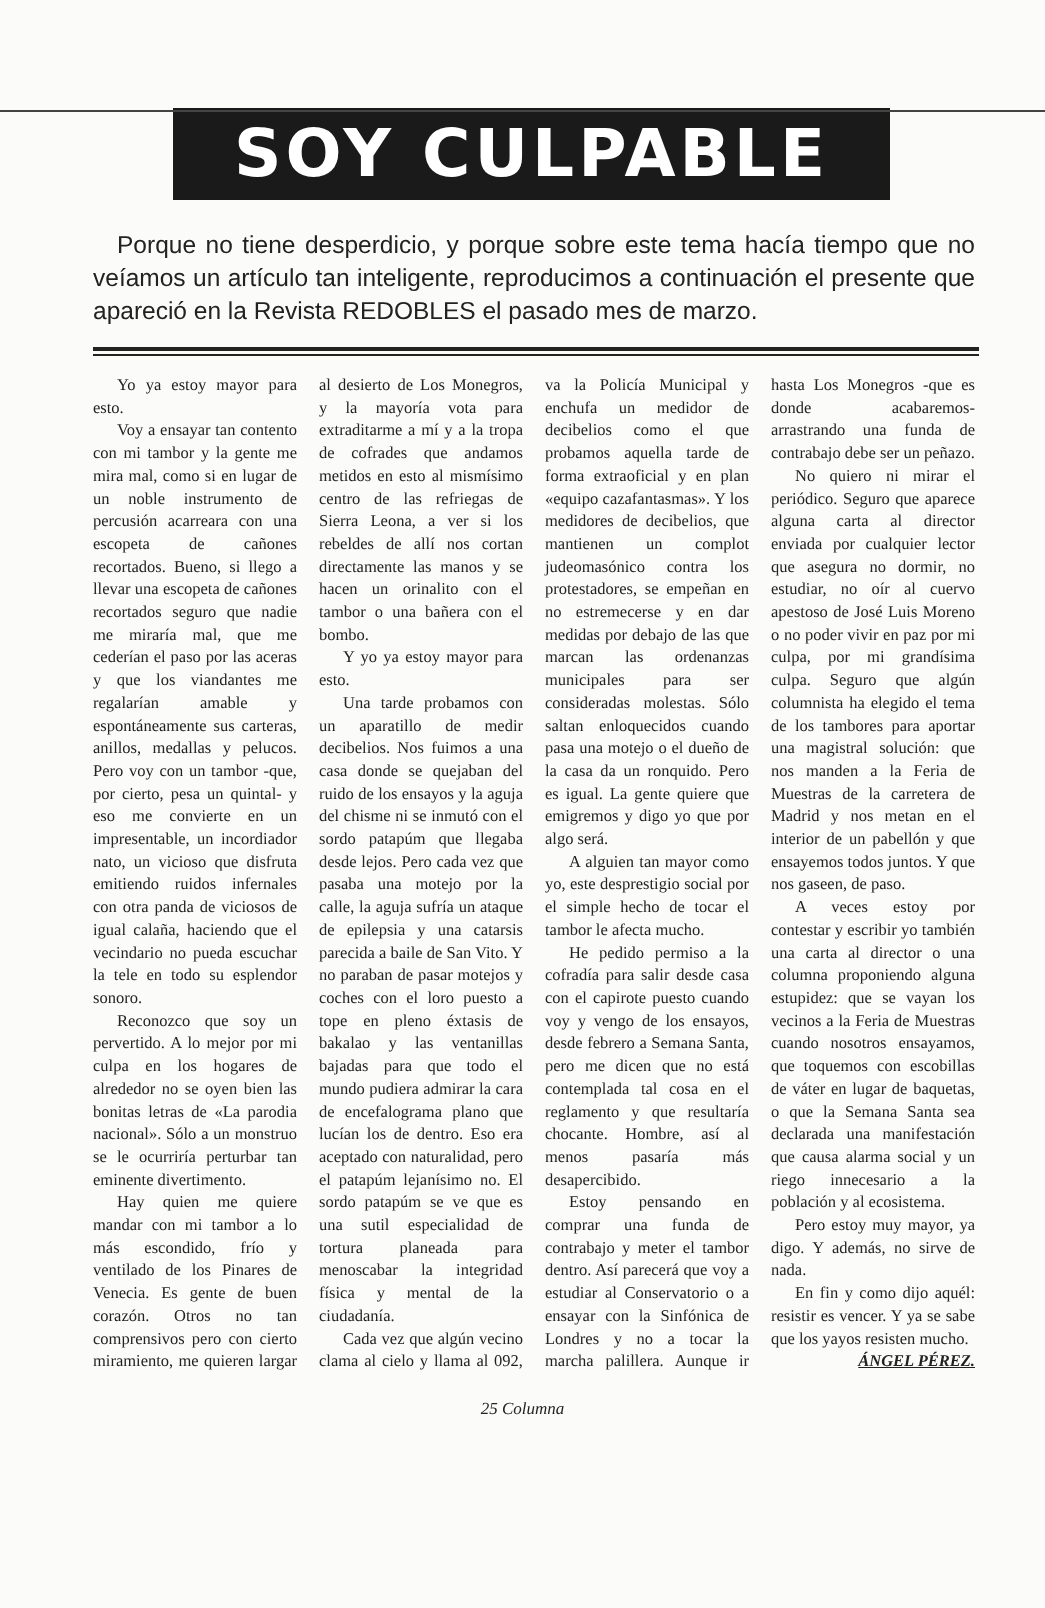SOY CULPABLE
Porque no tiene desperdicio, y porque sobre este tema hacía tiempo que no veíamos un artículo tan inteligente, reproducimos a continuación el presente que apareció en la Revista REDOBLES el pasado mes de marzo.
Yo ya estoy mayor para esto.
Voy a ensayar tan contento con mi tambor y la gente me mira mal, como si en lugar de un noble instrumento de percusión acarreara con una escopeta de cañones recortados. Bueno, si llego a llevar una escopeta de cañones recortados seguro que nadie me miraría mal, que me cederían el paso por las aceras y que los viandantes me regalarían amable y espontáneamente sus carteras, anillos, medallas y pelucos. Pero voy con un tambor -que, por cierto, pesa un quintal- y eso me convierte en un impresentable, un incordiador nato, un vicioso que disfruta emitiendo ruidos infernales con otra panda de viciosos de igual calaña, haciendo que el vecindario no pueda escuchar la tele en todo su esplendor sonoro.
Reconozco que soy un pervertido. A lo mejor por mi culpa en los hogares de alrededor no se oyen bien las bonitas letras de «La parodia nacional». Sólo a un monstruo se le ocurriría perturbar tan eminente divertimento.
Hay quien me quiere mandar con mi tambor a lo más escondido, frío y ventilado de los Pinares de Venecia. Es gente de buen corazón. Otros no tan comprensivos pero con cierto miramiento, me quieren largar al desierto de Los Monegros, y la mayoría vota para extraditarme a mí y a la tropa de cofrades que andamos metidos en esto al mismísimo centro de las refriegas de Sierra Leona, a ver si los rebeldes de allí nos cortan directamente las manos y se hacen un orinalito con el tambor o una bañera con el bombo.
Y yo ya estoy mayor para esto.
Una tarde probamos con un aparatillo de medir decibelios. Nos fuimos a una casa donde se quejaban del ruido de los ensayos y la aguja del chisme ni se inmutó con el sordo patapúm que llegaba desde lejos. Pero cada vez que pasaba una motejo por la calle, la aguja sufría un ataque de epilepsia y una catarsis parecida a baile de San Vito. Y no paraban de pasar motejos y coches con el loro puesto a tope en pleno éxtasis de bakalao y las ventanillas bajadas para que todo el mundo pudiera admirar la cara de encefalograma plano que lucían los de dentro. Eso era aceptado con naturalidad, pero el patapúm lejanísimo no. El sordo patapúm se ve que es una sutil especialidad de tortura planeada para menoscabar la integridad física y mental de la ciudadanía.
Cada vez que algún vecino clama al cielo y llama al 092, va la Policía Municipal y enchufa un medidor de decibelios como el que probamos aquella tarde de forma extraoficial y en plan «equipo cazafantasmas». Y los medidores de decibelios, que mantienen un complot judeomasónico contra los protestadores, se empeñan en no estremecerse y en dar medidas por debajo de las que marcan las ordenanzas municipales para ser consideradas molestas. Sólo saltan enloquecidos cuando pasa una motejo o el dueño de la casa da un ronquido. Pero es igual. La gente quiere que emigremos y digo yo que por algo será.
A alguien tan mayor como yo, este desprestigio social por el simple hecho de tocar el tambor le afecta mucho.
He pedido permiso a la cofradía para salir desde casa con el capirote puesto cuando voy y vengo de los ensayos, desde febrero a Semana Santa, pero me dicen que no está contemplada tal cosa en el reglamento y que resultaría chocante. Hombre, así al menos pasaría más desapercibido.
Estoy pensando en comprar una funda de contrabajo y meter el tambor dentro. Así parecerá que voy a estudiar al Conservatorio o a ensayar con la Sinfónica de Londres y no a tocar la marcha palillera. Aunque ir hasta Los Monegros -que es donde acabaremos- arrastrando una funda de contrabajo debe ser un peñazo.
No quiero ni mirar el periódico. Seguro que aparece alguna carta al director enviada por cualquier lector que asegura no dormir, no estudiar, no oír al cuervo apestoso de José Luis Moreno o no poder vivir en paz por mi culpa, por mi grandísima culpa. Seguro que algún columnista ha elegido el tema de los tambores para aportar una magistral solución: que nos manden a la Feria de Muestras de la carretera de Madrid y nos metan en el interior de un pabellón y que ensayemos todos juntos. Y que nos gaseen, de paso.
A veces estoy por contestar y escribir yo también una carta al director o una columna proponiendo alguna estupidez: que se vayan los vecinos a la Feria de Muestras cuando nosotros ensayamos, que toquemos con escobillas de váter en lugar de baquetas, o que la Semana Santa sea declarada una manifestación que causa alarma social y un riego innecesario a la población y al ecosistema.
Pero estoy muy mayor, ya digo. Y además, no sirve de nada.
En fin y como dijo aquél: resistir es vencer. Y ya se sabe que los yayos resisten mucho.
ÁNGEL PÉREZ.
25 Columna